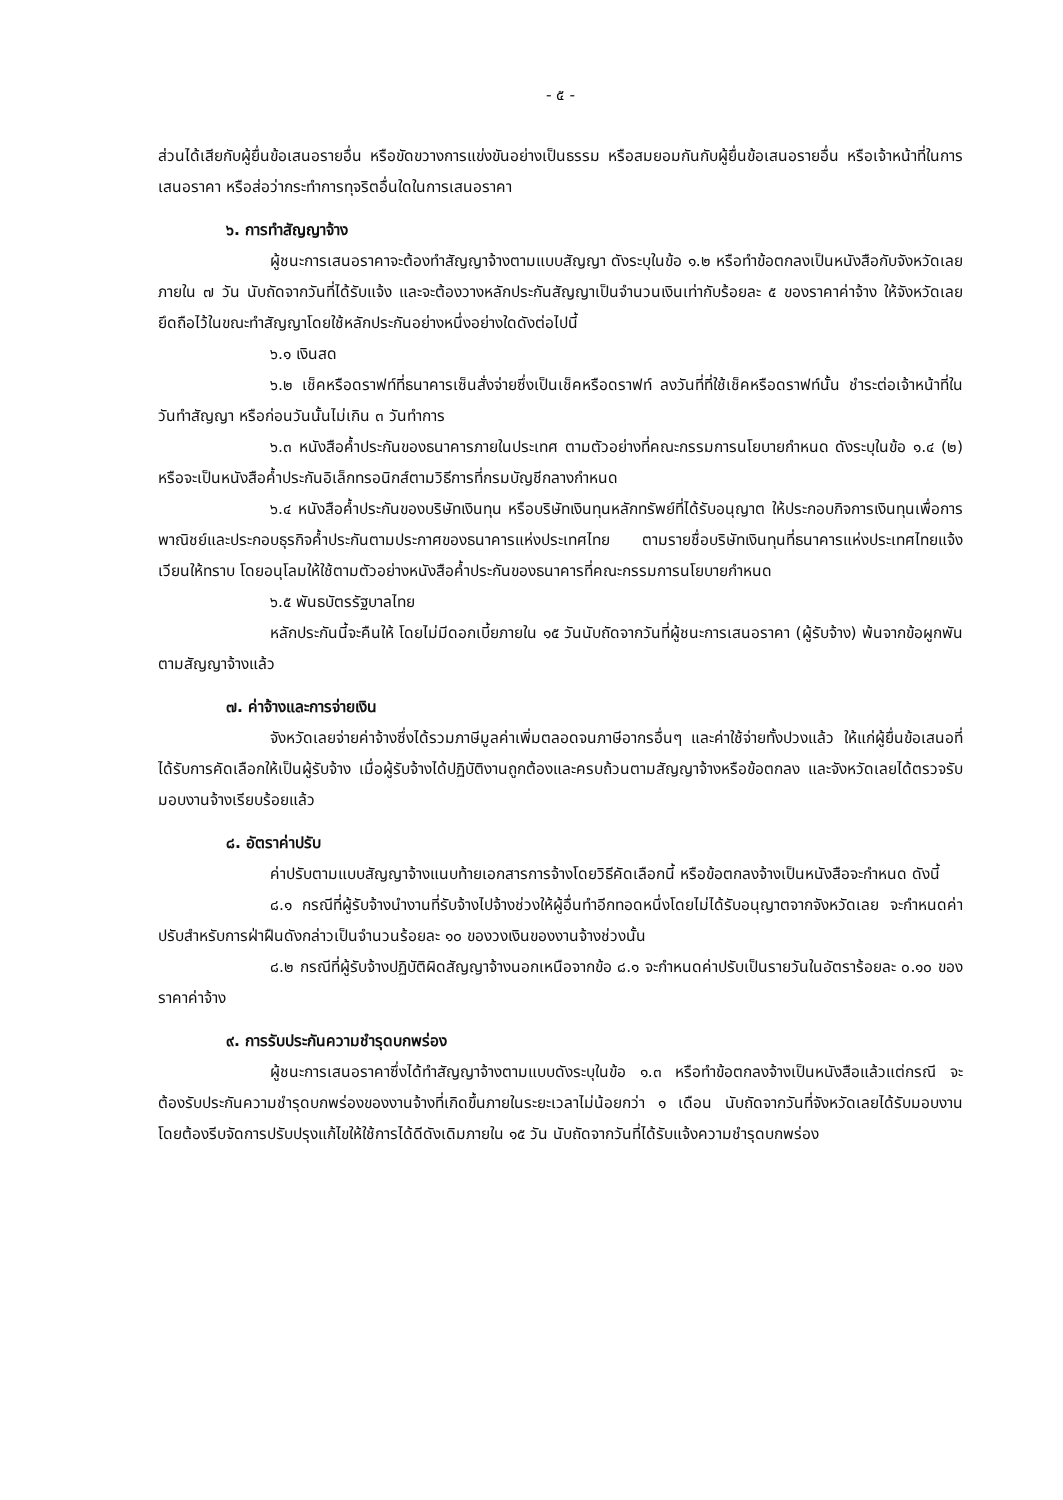- ๕ -
ส่วนได้เสียกับผู้ยื่นข้อเสนอรายอื่น หรือขัดขวางการแข่งขันอย่างเป็นธรรม หรือสมยอมกันกับผู้ยื่นข้อเสนอรายอื่น หรือเจ้าหน้าที่ในการเสนอราคา หรือส่อว่ากระทำการทุจริตอื่นใดในการเสนอราคา
๖. การทำสัญญาจ้าง
ผู้ชนะการเสนอราคาจะต้องทำสัญญาจ้างตามแบบสัญญา ดังระบุในข้อ ๑.๒ หรือทำข้อตกลงเป็นหนังสือกับจังหวัดเลย ภายใน ๗ วัน นับถัดจากวันที่ได้รับแจ้ง และจะต้องวางหลักประกันสัญญาเป็นจำนวนเงินเท่ากับร้อยละ ๕ ของราคาค่าจ้าง ให้จังหวัดเลยยึดถือไว้ในขณะทำสัญญาโดยใช้หลักประกันอย่างหนึ่งอย่างใดดังต่อไปนี้
๖.๑ เงินสด
๖.๒ เช็คหรือดราฟท์ที่ธนาคารเซ็นสั่งจ่ายซึ่งเป็นเช็คหรือดราฟท์ ลงวันที่ที่ใช้เช็คหรือดราฟท์นั้น ชำระต่อเจ้าหน้าที่ในวันทำสัญญา หรือก่อนวันนั้นไม่เกิน ๓ วันทำการ
๖.๓ หนังสือค้ำประกันของธนาคารภายในประเทศ ตามตัวอย่างที่คณะกรรมการนโยบายกำหนด ดังระบุในข้อ ๑.๔ (๒) หรือจะเป็นหนังสือค้ำประกันอิเล็กทรอนิกส์ตามวิธีการที่กรมบัญชีกลางกำหนด
๖.๔ หนังสือค้ำประกันของบริษัทเงินทุน หรือบริษัทเงินทุนหลักทรัพย์ที่ได้รับอนุญาต ให้ประกอบกิจการเงินทุนเพื่อการพาณิชย์และประกอบธุรกิจค้ำประกันตามประกาศของธนาคารแห่งประเทศไทย ตามรายชื่อบริษัทเงินทุนที่ธนาคารแห่งประเทศไทยแจ้งเวียนให้ทราบ โดยอนุโลมให้ใช้ตามตัวอย่างหนังสือค้ำประกันของธนาคารที่คณะกรรมการนโยบายกำหนด
๖.๕ พันธบัตรรัฐบาลไทย
หลักประกันนี้จะคืนให้ โดยไม่มีดอกเบี้ยภายใน ๑๕ วันนับถัดจากวันที่ผู้ชนะการเสนอราคา (ผู้รับจ้าง) พ้นจากข้อผูกพันตามสัญญาจ้างแล้ว
๗. ค่าจ้างและการจ่ายเงิน
จังหวัดเลยจ่ายค่าจ้างซึ่งได้รวมภาษีมูลค่าเพิ่มตลอดจนภาษีอากรอื่นๆ และค่าใช้จ่ายทั้งปวงแล้ว ให้แก่ผู้ยื่นข้อเสนอที่ได้รับการคัดเลือกให้เป็นผู้รับจ้าง เมื่อผู้รับจ้างได้ปฏิบัติงานถูกต้องและครบถ้วนตามสัญญาจ้างหรือข้อตกลง และจังหวัดเลยได้ตรวจรับมอบงานจ้างเรียบร้อยแล้ว
๘. อัตราค่าปรับ
ค่าปรับตามแบบสัญญาจ้างแนบท้ายเอกสารการจ้างโดยวิธีคัดเลือกนี้ หรือข้อตกลงจ้างเป็นหนังสือจะกำหนด ดังนี้
๘.๑ กรณีที่ผู้รับจ้างนำงานที่รับจ้างไปจ้างช่วงให้ผู้อื่นทำอีกทอดหนึ่งโดยไม่ได้รับอนุญาตจากจังหวัดเลย จะกำหนดค่าปรับสำหรับการฝ่าฝืนดังกล่าวเป็นจำนวนร้อยละ ๑๐ ของวงเงินของงานจ้างช่วงนั้น
๘.๒ กรณีที่ผู้รับจ้างปฏิบัติผิดสัญญาจ้างนอกเหนือจากข้อ ๘.๑ จะกำหนดค่าปรับเป็นรายวันในอัตราร้อยละ ๐.๑๐ ของราคาค่าจ้าง
๙. การรับประกันความชำรุดบกพร่อง
ผู้ชนะการเสนอราคาซึ่งได้ทำสัญญาจ้างตามแบบดังระบุในข้อ ๑.๓ หรือทำข้อตกลงจ้างเป็นหนังสือแล้วแต่กรณี จะต้องรับประกันความชำรุดบกพร่องของงานจ้างที่เกิดขึ้นภายในระยะเวลาไม่น้อยกว่า ๑ เดือน นับถัดจากวันที่จังหวัดเลยได้รับมอบงาน โดยต้องรีบจัดการปรับปรุงแก้ไขให้ใช้การได้ดีดังเดิมภายใน ๑๕ วัน นับถัดจากวันที่ได้รับแจ้งความชำรุดบกพร่อง